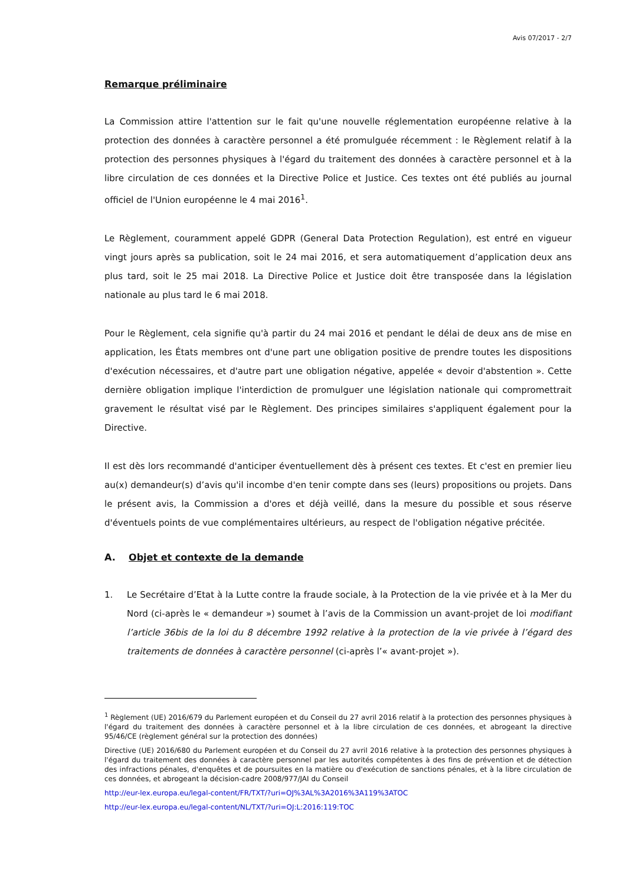Avis 07/2017 - 2/7
Remarque préliminaire
La Commission attire l'attention sur le fait qu'une nouvelle réglementation européenne relative à la protection des données à caractère personnel a été promulguée récemment : le Règlement relatif à la protection des personnes physiques à l'égard du traitement des données à caractère personnel et à la libre circulation de ces données et la Directive Police et Justice. Ces textes ont été publiés au journal officiel de l'Union européenne le 4 mai 2016<sup>1</sup>.
Le Règlement, couramment appelé GDPR (General Data Protection Regulation), est entré en vigueur vingt jours après sa publication, soit le 24 mai 2016, et sera automatiquement d’application deux ans plus tard, soit le 25 mai 2018. La Directive Police et Justice doit être transposée dans la législation nationale au plus tard le 6 mai 2018.
Pour le Règlement, cela signifie qu'à partir du 24 mai 2016 et pendant le délai de deux ans de mise en application, les États membres ont d'une part une obligation positive de prendre toutes les dispositions d'exécution nécessaires, et d'autre part une obligation négative, appelée « devoir d'abstention ». Cette dernière obligation implique l'interdiction de promulguer une législation nationale qui compromettrait gravement le résultat visé par le Règlement. Des principes similaires s'appliquent également pour la Directive.
Il est dès lors recommandé d'anticiper éventuellement dès à présent ces textes. Et c'est en premier lieu au(x) demandeur(s) d’avis qu'il incombe d'en tenir compte dans ses (leurs) propositions ou projets. Dans le présent avis, la Commission a d'ores et déjà veillé, dans la mesure du possible et sous réserve d'éventuels points de vue complémentaires ultérieurs, au respect de l'obligation négative précitée.
A. Objet et contexte de la demande
1. Le Secrétaire d’Etat à la Lutte contre la fraude sociale, à la Protection de la vie privée et à la Mer du Nord (ci-après le « demandeur ») soumet à l’avis de la Commission un avant-projet de loi modifiant l’article 36bis de la loi du 8 décembre 1992 relative à la protection de la vie privée à l’égard des traitements de données à caractère personnel (ci-après l’« avant-projet »).
<sup>1</sup> Règlement (UE) 2016/679 du Parlement européen et du Conseil du 27 avril 2016 relatif à la protection des personnes physiques à l'égard du traitement des données à caractère personnel et à la libre circulation de ces données, et abrogeant la directive 95/46/CE (règlement général sur la protection des données)
Directive (UE) 2016/680 du Parlement européen et du Conseil du 27 avril 2016 relative à la protection des personnes physiques à l'égard du traitement des données à caractère personnel par les autorités compétentes à des fins de prévention et de détection des infractions pénales, d'enquêtes et de poursuites en la matière ou d'exécution de sanctions pénales, et à la libre circulation de ces données, et abrogeant la décision-cadre 2008/977/JAI du Conseil
http://eur-lex.europa.eu/legal-content/FR/TXT/?uri=OJ%3AL%3A2016%3A119%3ATOC
http://eur-lex.europa.eu/legal-content/NL/TXT/?uri=OJ:L:2016:119:TOC